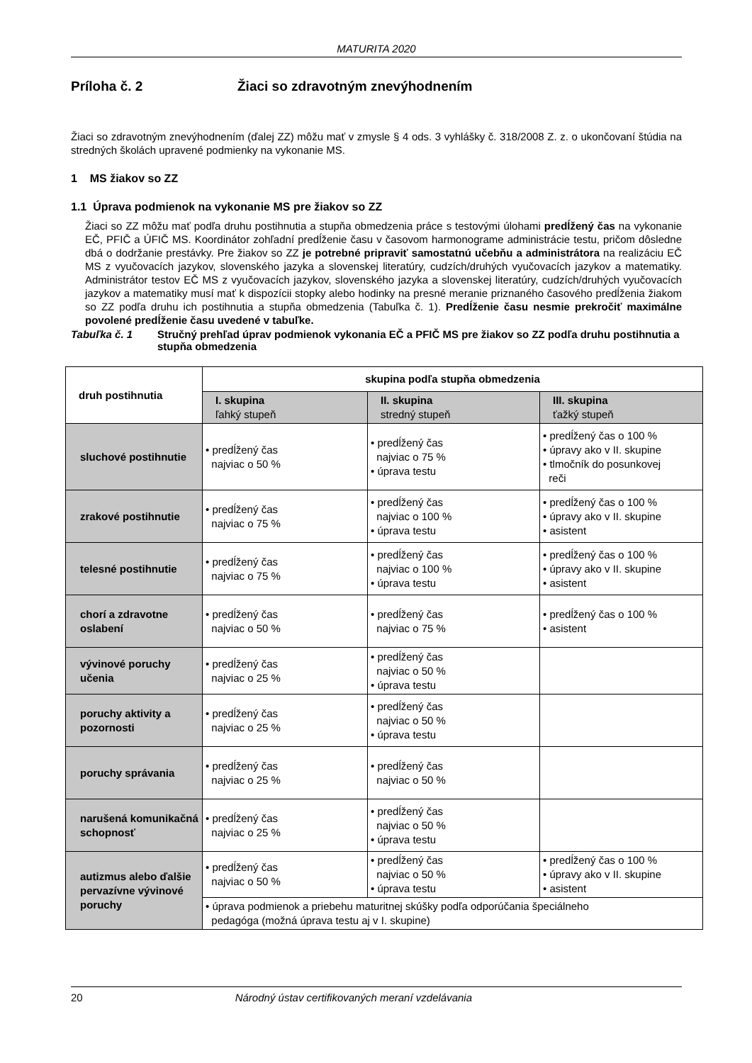MATURITA 2020
Príloha č. 2 Žiaci so zdravotným znevýhodnením
Žiaci so zdravotným znevýhodnením (ďalej ZZ) môžu mať v zmysle § 4 ods. 3 vyhlášky č. 318/2008 Z. z. o ukončovaní štúdia na stredných školách upravené podmienky na vykonanie MS.
1 MS žiakov so ZZ
1.1 Úprava podmienok na vykonanie MS pre žiakov so ZZ
Žiaci so ZZ môžu mať podľa druhu postihnutia a stupňa obmedzenia práce s testovými úlohami predĺžený čas na vykonanie EČ, PFIČ a ÚFIČ MS. Koordinátor zohľadní predĺženie času v časovom harmonograme administrácie testu, pričom dôsledne dbá o dodržanie prestávky. Pre žiakov so ZZ je potrebné pripraviť samostatnú učebňu a administrátora na realizáciu EČ MS z vyučovacích jazykov, slovenského jazyka a slovenskej literatúry, cudzích/druhých vyučovacích jazykov a matematiky. Administrátor testov EČ MS z vyučovacích jazykov, slovenského jazyka a slovenskej literatúry, cudzích/druhých vyučovacích jazykov a matematiky musí mať k dispozícii stopky alebo hodinky na presné meranie priznaného časového predĺženia žiakom so ZZ podľa druhu ich postihnutia a stupňa obmedzenia (Tabuľka č. 1). Predĺženie času nesmie prekročiť maximálne povolené predĺženie času uvedené v tabuľke.
Tabuľka č. 1 Stručný prehľad úprav podmienok vykonania EČ a PFIČ MS pre žiakov so ZZ podľa druhu postihnutia a stupňa obmedzenia
| druh postihnutia | skupina podľa stupňa obmedzenia | | |
| --- | --- | --- | --- |
| | I. skupina ľahký stupeň | II. skupina stredný stupeň | III. skupina ťažký stupeň |
| sluchové postihnutie | • predĺžený čas najviac o 50 % | • predĺžený čas najviac o 75 % • úprava testu | • predĺžený čas o 100 % • úpravy ako v II. skupine • tlmočník do posunkovej reči |
| zrakové postihnutie | • predĺžený čas najviac o 75 % | • predĺžený čas najviac o 100 % • úprava testu | • predĺžený čas o 100 % • úpravy ako v II. skupine • asistent |
| telesné postihnutie | • predĺžený čas najviac o 75 % | • predĺžený čas najviac o 100 % • úprava testu | • predĺžený čas o 100 % • úpravy ako v II. skupine • asistent |
| chorí a zdravotne oslabení | • predĺžený čas najviac o 50 % | • predĺžený čas najviac o 75 % | • predĺžený čas o 100 % • asistent |
| vývinové poruchy učenia | • predĺžený čas najviac o 25 % | • predĺžený čas najviac o 50 % • úprava testu | |
| poruchy aktivity a pozornosti | • predĺžený čas najviac o 25 % | • predĺžený čas najviac o 50 % • úprava testu | |
| poruchy správania | • predĺžený čas najviac o 25 % | • predĺžený čas najviac o 50 % | |
| narušená komunikačná schopnosť | • predĺžený čas najviac o 25 % | • predĺžený čas najviac o 50 % • úprava testu | |
| autizmus alebo ďalšie pervazívne vývinové poruchy | • predĺžený čas najviac o 50 % | • predĺžený čas najviac o 50 % • úprava testu | • predĺžený čas o 100 % • úpravy ako v II. skupine • asistent |
| | • úprava podmienok a priebehu maturitnej skúšky podľa odporúčania špeciálneho pedagóga (možná úprava testu aj v I. skupine) | | |
20 Národný ústav certifikovaných meraní vzdelávania